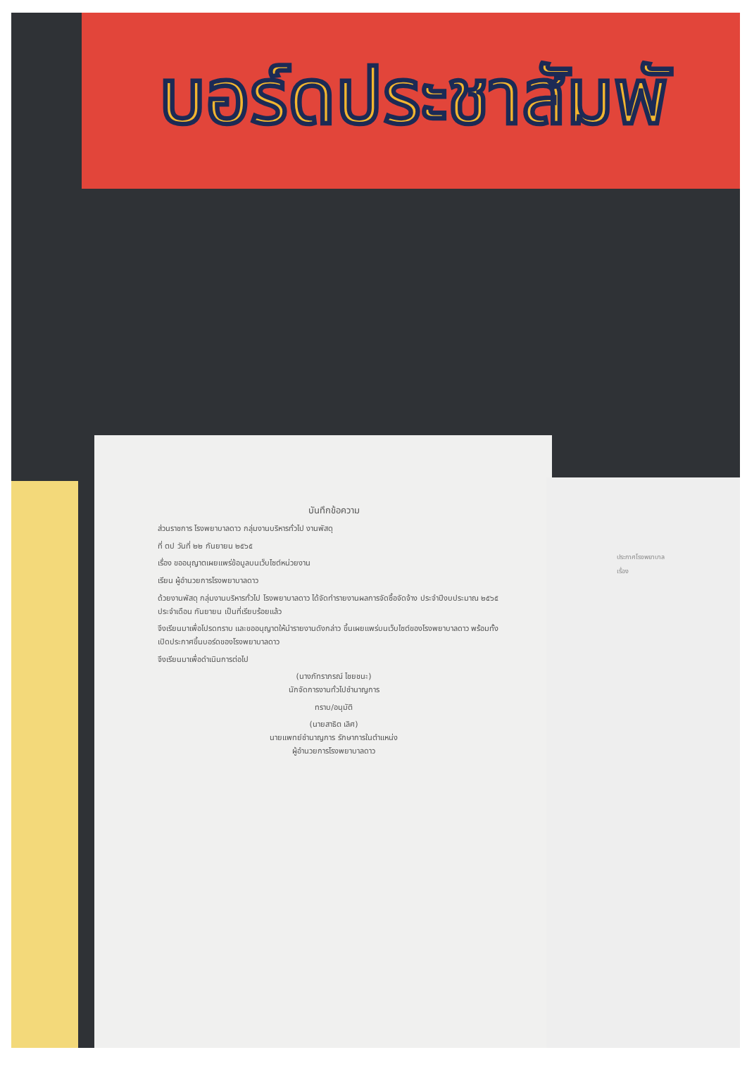บอร์ดประชาสัมพั
บันทึกข้อความ
ส่วนราชการ โรงพยาบาลดาว กลุ่มงานบริหารทั่วไป งานพัสดุ
ที่ ตป วันที่ ๒๒ กันยายน ๒๕๖๕
เรื่อง ขออนุญาตเผยแพร่ข้อมูลบนเว็บไซต์หน่วยงาน
เรียน ผู้อำนวยการโรงพยาบาลดาว
ด้วยงานพัสดุ กลุ่มงานบริหารทั่วไป โรงพยาบาลดาว ได้จัดทำรายงานผลการจัดซื้อจัดจ้าง ประจำปีงบประมาณ ๒๕๖๕ ประจำเดือน กันยายน เป็นที่เรียบร้อยแล้ว
จึงเรียนมาเพื่อโปรดทราบ และขออนุญาตให้นำรายงานดังกล่าว ขึ้นเผยแพร่บนเว็บไซต์ของโรงพยาบาลดาว พร้อมทั้งเปิดประกาศขึ้นบอร์ดของโรงพยาบาลดาว
จึงเรียนมาเพื่อดำเนินการต่อไป
(นางภัทราภรณ์ ไชยชนะ)
นักจัดการงานทั่วไปชำนาญการ
ทราบ/อนุมัติ
(นายสาธิต เลิศ)
นายแพทย์ชำนาญการ รักษาการในตำแหน่ง
ผู้อำนวยการโรงพยาบาลดาว
ประกาศโรงพยาบาล
เรื่อง